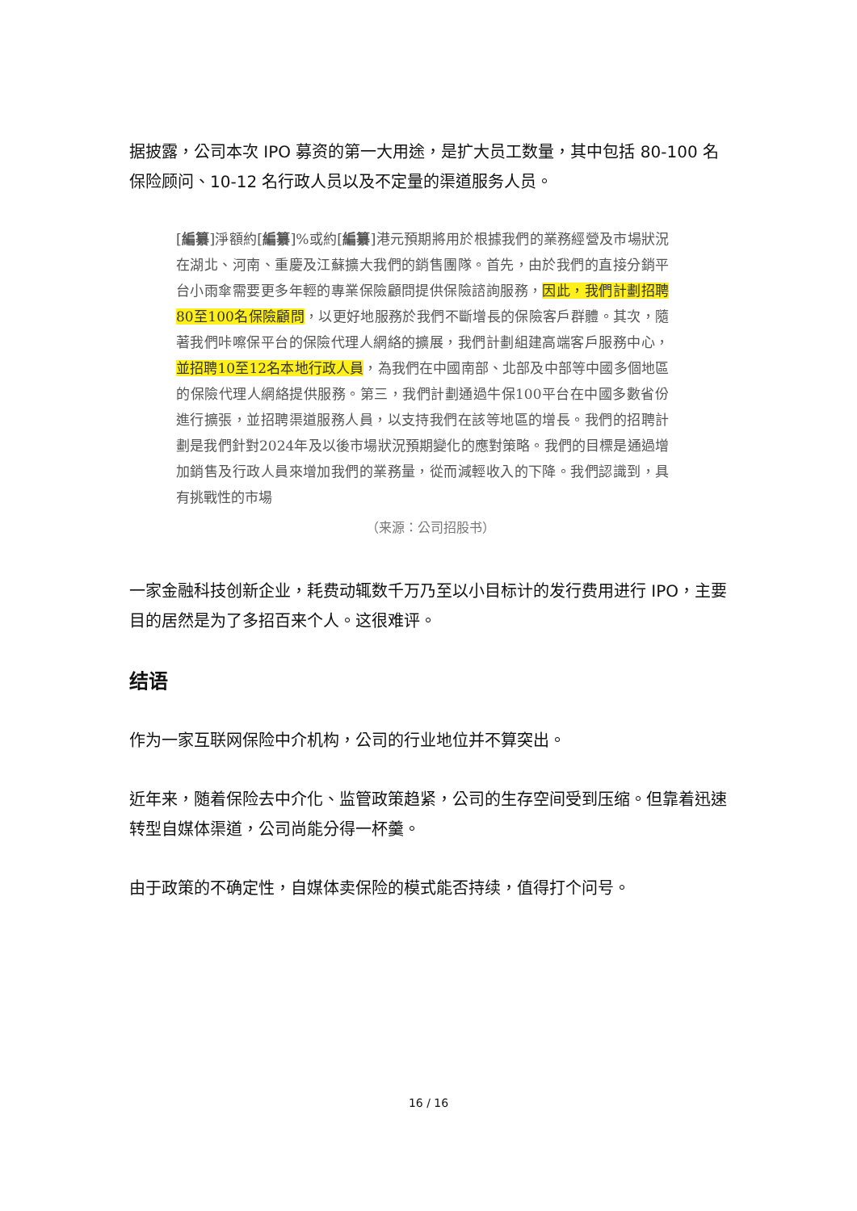据披露，公司本次 IPO 募资的第一大用途，是扩大员工数量，其中包括 80-100 名保险顾问、10-12 名行政人员以及不定量的渠道服务人员。
[編纂]淨額約[編纂]%或約[編纂]港元預期將用於根據我們的業務經營及市場狀況在湖北、河南、重慶及江蘇擴大我們的銷售團隊。首先，由於我們的直接分銷平台小雨傘需要更多年輕的專業保險顧問提供保險諮詢服務，因此，我們計劃招聘80至100名保險顧問，以更好地服務於我們不斷增長的保險客戶群體。其次，隨著我們咔嚓保平台的保險代理人網絡的擴展，我們計劃組建高端客戶服務中心，並招聘10至12名本地行政人員，為我們在中國南部、北部及中部等中國多個地區的保險代理人網絡提供服務。第三，我們計劃通過牛保100平台在中國多數省份進行擴張，並招聘渠道服務人員，以支持我們在該等地區的增長。我們的招聘計劃是我們針對2024年及以後市場狀況預期變化的應對策略。我們的目標是通過增加銷售及行政人員來增加我們的業務量，從而減輕收入的下降。我們認識到，具有挑戰性的市場
（来源：公司招股书）
一家金融科技创新企业，耗费动辄数千万乃至以小目标计的发行费用进行 IPO，主要目的居然是为了多招百来个人。这很难评。
结语
作为一家互联网保险中介机构，公司的行业地位并不算突出。
近年来，随着保险去中介化、监管政策趋紧，公司的生存空间受到压缩。但靠着迅速转型自媒体渠道，公司尚能分得一杯羹。
由于政策的不确定性，自媒体卖保险的模式能否持续，值得打个问号。
16 / 16